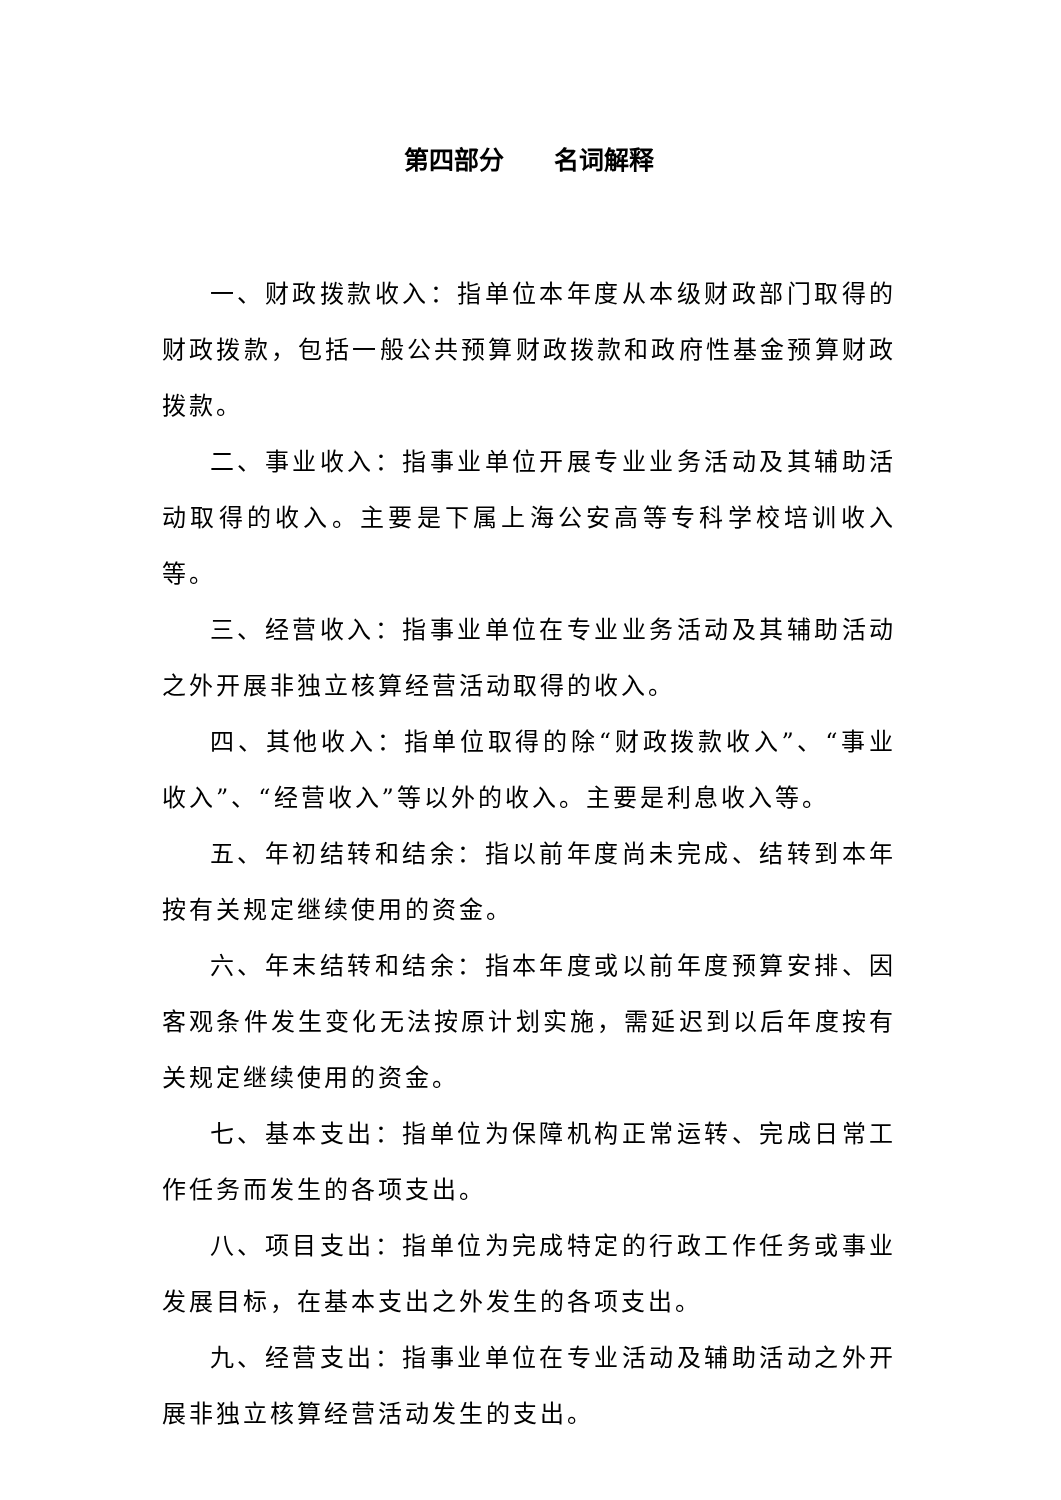第四部分  名词解释
一、财政拨款收入：指单位本年度从本级财政部门取得的财政拨款，包括一般公共预算财政拨款和政府性基金预算财政拨款。
二、事业收入：指事业单位开展专业业务活动及其辅助活动取得的收入。主要是下属上海公安高等专科学校培训收入等。
三、经营收入：指事业单位在专业业务活动及其辅助活动之外开展非独立核算经营活动取得的收入。
四、其他收入：指单位取得的除“财政拨款收入”、“事业收入”、“经营收入”等以外的收入。主要是利息收入等。
五、年初结转和结余：指以前年度尚未完成、结转到本年按有关规定继续使用的资金。
六、年末结转和结余：指本年度或以前年度预算安排、因客观条件发生变化无法按原计划实施，需延迟到以后年度按有关规定继续使用的资金。
七、基本支出：指单位为保障机构正常运转、完成日常工作任务而发生的各项支出。
八、项目支出：指单位为完成特定的行政工作任务或事业发展目标，在基本支出之外发生的各项支出。
九、经营支出：指事业单位在专业活动及辅助活动之外开展非独立核算经营活动发生的支出。